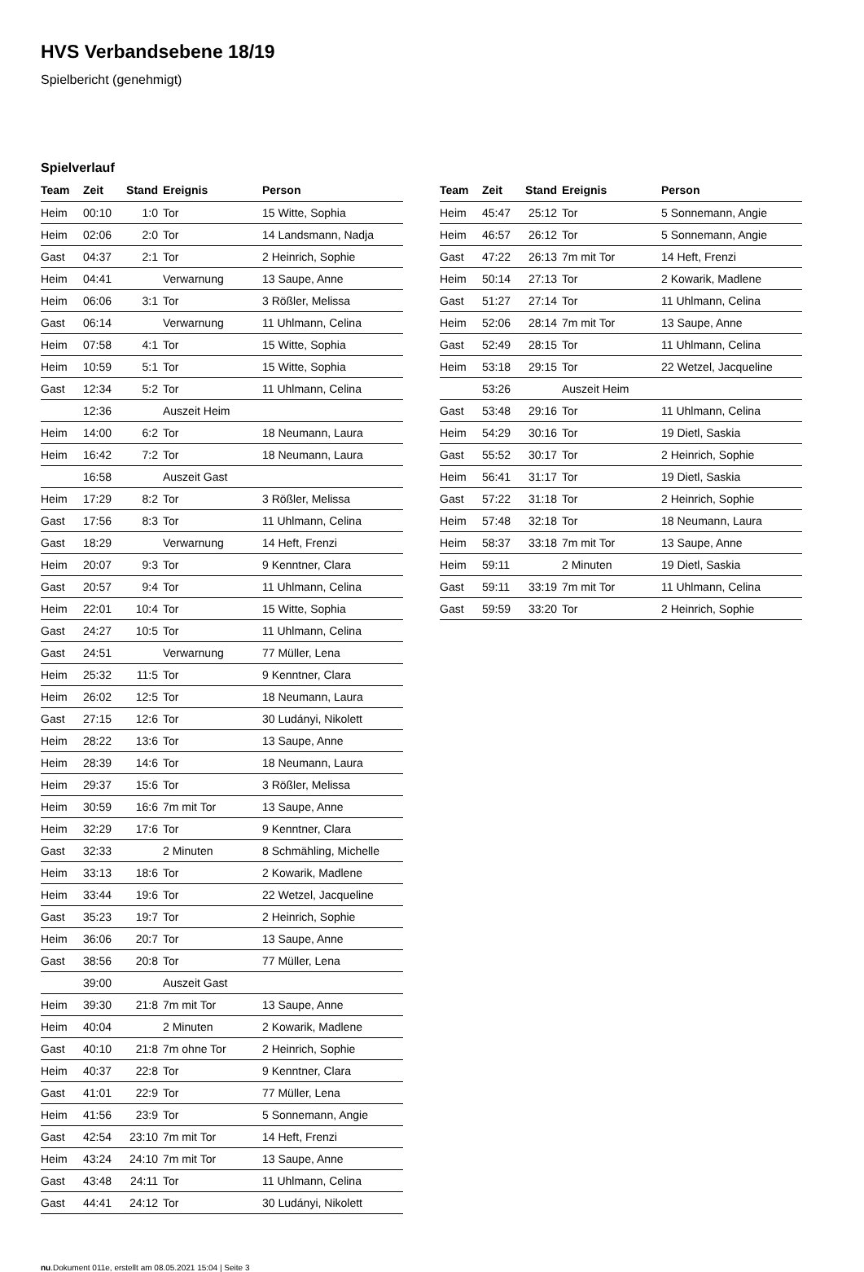HVS Verbandsebene 18/19
Spielbericht (genehmigt)
Spielverlauf
| Team | Zeit | Stand | Ereignis | Person |
| --- | --- | --- | --- | --- |
| Heim | 00:10 | 1:0 | Tor | 15 Witte, Sophia |
| Heim | 02:06 | 2:0 | Tor | 14 Landsmann, Nadja |
| Gast | 04:37 | 2:1 | Tor | 2 Heinrich, Sophie |
| Heim | 04:41 | | Verwarnung | 13 Saupe, Anne |
| Heim | 06:06 | 3:1 | Tor | 3 Rößler, Melissa |
| Gast | 06:14 | | Verwarnung | 11 Uhlmann, Celina |
| Heim | 07:58 | 4:1 | Tor | 15 Witte, Sophia |
| Heim | 10:59 | 5:1 | Tor | 15 Witte, Sophia |
| Gast | 12:34 | 5:2 | Tor | 11 Uhlmann, Celina |
| | 12:36 | | Auszeit Heim | |
| Heim | 14:00 | 6:2 | Tor | 18 Neumann, Laura |
| Heim | 16:42 | 7:2 | Tor | 18 Neumann, Laura |
| | 16:58 | | Auszeit Gast | |
| Heim | 17:29 | 8:2 | Tor | 3 Rößler, Melissa |
| Gast | 17:56 | 8:3 | Tor | 11 Uhlmann, Celina |
| Gast | 18:29 | | Verwarnung | 14 Heft, Frenzi |
| Heim | 20:07 | 9:3 | Tor | 9 Kenntner, Clara |
| Gast | 20:57 | 9:4 | Tor | 11 Uhlmann, Celina |
| Heim | 22:01 | 10:4 | Tor | 15 Witte, Sophia |
| Gast | 24:27 | 10:5 | Tor | 11 Uhlmann, Celina |
| Gast | 24:51 | | Verwarnung | 77 Müller, Lena |
| Heim | 25:32 | 11:5 | Tor | 9 Kenntner, Clara |
| Heim | 26:02 | 12:5 | Tor | 18 Neumann, Laura |
| Gast | 27:15 | 12:6 | Tor | 30 Ludányi, Nikolett |
| Heim | 28:22 | 13:6 | Tor | 13 Saupe, Anne |
| Heim | 28:39 | 14:6 | Tor | 18 Neumann, Laura |
| Heim | 29:37 | 15:6 | Tor | 3 Rößler, Melissa |
| Heim | 30:59 | 16:6 | 7m mit Tor | 13 Saupe, Anne |
| Heim | 32:29 | 17:6 | Tor | 9 Kenntner, Clara |
| Gast | 32:33 | | 2 Minuten | 8 Schmähling, Michelle |
| Heim | 33:13 | 18:6 | Tor | 2 Kowarik, Madlene |
| Heim | 33:44 | 19:6 | Tor | 22 Wetzel, Jacqueline |
| Gast | 35:23 | 19:7 | Tor | 2 Heinrich, Sophie |
| Heim | 36:06 | 20:7 | Tor | 13 Saupe, Anne |
| Gast | 38:56 | 20:8 | Tor | 77 Müller, Lena |
| | 39:00 | | Auszeit Gast | |
| Heim | 39:30 | 21:8 | 7m mit Tor | 13 Saupe, Anne |
| Heim | 40:04 | | 2 Minuten | 2 Kowarik, Madlene |
| Gast | 40:10 | 21:8 | 7m ohne Tor | 2 Heinrich, Sophie |
| Heim | 40:37 | 22:8 | Tor | 9 Kenntner, Clara |
| Gast | 41:01 | 22:9 | Tor | 77 Müller, Lena |
| Heim | 41:56 | 23:9 | Tor | 5 Sonnemann, Angie |
| Gast | 42:54 | 23:10 | 7m mit Tor | 14 Heft, Frenzi |
| Heim | 43:24 | 24:10 | 7m mit Tor | 13 Saupe, Anne |
| Gast | 43:48 | 24:11 | Tor | 11 Uhlmann, Celina |
| Gast | 44:41 | 24:12 | Tor | 30 Ludányi, Nikolett |
| Team | Zeit | Stand | Ereignis | Person |
| --- | --- | --- | --- | --- |
| Heim | 45:47 | 25:12 | Tor | 5 Sonnemann, Angie |
| Heim | 46:57 | 26:12 | Tor | 5 Sonnemann, Angie |
| Gast | 47:22 | 26:13 | 7m mit Tor | 14 Heft, Frenzi |
| Heim | 50:14 | 27:13 | Tor | 2 Kowarik, Madlene |
| Gast | 51:27 | 27:14 | Tor | 11 Uhlmann, Celina |
| Heim | 52:06 | 28:14 | 7m mit Tor | 13 Saupe, Anne |
| Gast | 52:49 | 28:15 | Tor | 11 Uhlmann, Celina |
| Heim | 53:18 | 29:15 | Tor | 22 Wetzel, Jacqueline |
| | 53:26 | | Auszeit Heim | |
| Gast | 53:48 | 29:16 | Tor | 11 Uhlmann, Celina |
| Heim | 54:29 | 30:16 | Tor | 19 Dietl, Saskia |
| Gast | 55:52 | 30:17 | Tor | 2 Heinrich, Sophie |
| Heim | 56:41 | 31:17 | Tor | 19 Dietl, Saskia |
| Gast | 57:22 | 31:18 | Tor | 2 Heinrich, Sophie |
| Heim | 57:48 | 32:18 | Tor | 18 Neumann, Laura |
| Heim | 58:37 | 33:18 | 7m mit Tor | 13 Saupe, Anne |
| Heim | 59:11 | | 2 Minuten | 19 Dietl, Saskia |
| Gast | 59:11 | 33:19 | 7m mit Tor | 11 Uhlmann, Celina |
| Gast | 59:59 | 33:20 | Tor | 2 Heinrich, Sophie |
nu.Dokument 011e, erstellt am 08.05.2021 15:04 | Seite 3